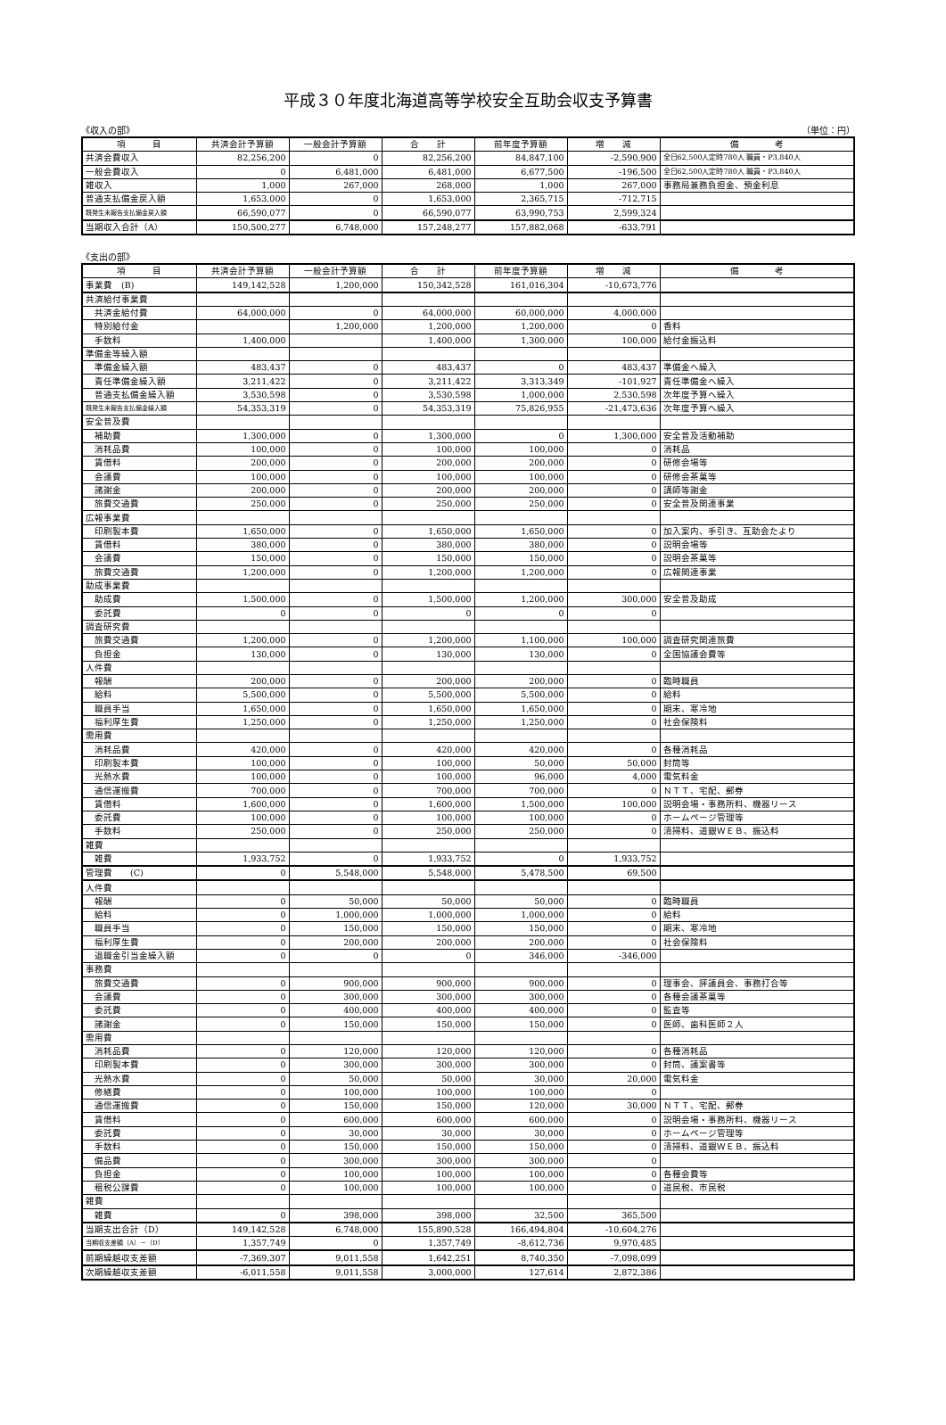平成３０年度北海道高等学校安全互助会収支予算書
《収入の部》 （単位：円）
| 項 目 | 共済会計予算額 | 一般会計予算額 | 合 計 | 前年度予算額 | 増 減 | 備 考 |
| --- | --- | --- | --- | --- | --- | --- |
| 共済会費収入 | 82,256,200 | 0 | 82,256,200 | 84,847,100 | -2,590,900 | 全日62,500人定時780人 職員・P3,840人 |
| 一般会費収入 | 0 | 6,481,000 | 6,481,000 | 6,677,500 | -196,500 | 全日62,500人定時780人 職員・P3,840人 |
| 雑収入 | 1,000 | 267,000 | 268,000 | 1,000 | 267,000 | 事務局兼務負担金、預金利息 |
| 普通支払備金戻入額 | 1,653,000 | 0 | 1,653,000 | 2,365,715 | -712,715 | |
| 既発生未報告支払備金戻入額 | 66,590,077 | 0 | 66,590,077 | 63,990,753 | 2,599,324 | |
| 当期収入合計（A） | 150,500,277 | 6,748,000 | 157,248,277 | 157,882,068 | -633,791 | |
《支出の部》
| 項 目 | 共済会計予算額 | 一般会計予算額 | 合 計 | 前年度予算額 | 増 減 | 備 考 |
| --- | --- | --- | --- | --- | --- | --- |
| 事業費 (B) | 149,142,528 | 1,200,000 | 150,342,528 | 161,016,304 | -10,673,776 | |
| 共済給付事業費 | | | | | | |
| 共済金給付費 | 64,000,000 | 0 | 64,000,000 | 60,000,000 | 4,000,000 | |
| 特別給付金 | | 1,200,000 | 1,200,000 | 1,200,000 | 0 | 香料 |
| 手数料 | 1,400,000 | | 1,400,000 | 1,300,000 | 100,000 | 給付金振込料 |
| 準備金等繰入額 | | | | | | |
| 準備金繰入額 | 483,437 | 0 | 483,437 | 0 | 483,437 | 準備金へ繰入 |
| 責任準備金繰入額 | 3,211,422 | 0 | 3,211,422 | 3,313,349 | -101,927 | 責任準備金へ繰入 |
| 普通支払備金繰入額 | 3,530,598 | 0 | 3,530,598 | 1,000,000 | 2,530,598 | 次年度予算へ繰入 |
| 既発生未報告支払備金繰入額 | 54,353,319 | 0 | 54,353,319 | 75,826,955 | -21,473,636 | 次年度予算へ繰入 |
| 安全普及費 | | | | | | |
| 補助費 | 1,300,000 | 0 | 1,300,000 | 0 | 1,300,000 | 安全普及活動補助 |
| 消耗品費 | 100,000 | 0 | 100,000 | 100,000 | 0 | 消耗品 |
| 賃借料 | 200,000 | 0 | 200,000 | 200,000 | 0 | 研修会場等 |
| 会議費 | 100,000 | 0 | 100,000 | 100,000 | 0 | 研修会茶菓等 |
| 諸謝金 | 200,000 | 0 | 200,000 | 200,000 | 0 | 講師等謝金 |
| 旅費交通費 | 250,000 | 0 | 250,000 | 250,000 | 0 | 安全普及関連事業 |
| 広報事業費 | | | | | | |
| 印刷製本費 | 1,650,000 | 0 | 1,650,000 | 1,650,000 | 0 | 加入案内、手引き、互助会たより |
| 賃借料 | 380,000 | 0 | 380,000 | 380,000 | 0 | 説明会場等 |
| 会議費 | 150,000 | 0 | 150,000 | 150,000 | 0 | 説明会茶菓等 |
| 旅費交通費 | 1,200,000 | 0 | 1,200,000 | 1,200,000 | 0 | 広報関連事業 |
| 助成事業費 | | | | | | |
| 助成費 | 1,500,000 | 0 | 1,500,000 | 1,200,000 | 300,000 | 安全普及助成 |
| 委託費 | 0 | 0 | 0 | 0 | 0 | |
| 調査研究費 | | | | | | |
| 旅費交通費 | 1,200,000 | 0 | 1,200,000 | 1,100,000 | 100,000 | 調査研究関連旅費 |
| 負担金 | 130,000 | 0 | 130,000 | 130,000 | 0 | 全国協議会費等 |
| 人件費 | | | | | | |
| 報酬 | 200,000 | 0 | 200,000 | 200,000 | 0 | 臨時職員 |
| 給料 | 5,500,000 | 0 | 5,500,000 | 5,500,000 | 0 | 給料 |
| 職員手当 | 1,650,000 | 0 | 1,650,000 | 1,650,000 | 0 | 期末、寒冷地 |
| 福利厚生費 | 1,250,000 | 0 | 1,250,000 | 1,250,000 | 0 | 社会保険料 |
| 需用費 | | | | | | |
| 消耗品費 | 420,000 | 0 | 420,000 | 420,000 | 0 | 各種消耗品 |
| 印刷製本費 | 100,000 | 0 | 100,000 | 50,000 | 50,000 | 封筒等 |
| 光熱水費 | 100,000 | 0 | 100,000 | 96,000 | 4,000 | 電気料金 |
| 通信運搬費 | 700,000 | 0 | 700,000 | 700,000 | 0 | ＮＴＴ、宅配、郵券 |
| 賃借料 | 1,600,000 | 0 | 1,600,000 | 1,500,000 | 100,000 | 説明会場・事務所料、機器リース |
| 委託費 | 100,000 | 0 | 100,000 | 100,000 | 0 | ホームページ管理等 |
| 手数料 | 250,000 | 0 | 250,000 | 250,000 | 0 | 清掃料、道銀ＷＥＢ、振込料 |
| 雑費 | | | | | | |
| 雑費 | 1,933,752 | 0 | 1,933,752 | 0 | 1,933,752 | |
| 管理費 (C) | 0 | 5,548,000 | 5,548,000 | 5,478,500 | 69,500 | |
| 人件費 | | | | | | |
| 報酬 | 0 | 50,000 | 50,000 | 50,000 | 0 | 臨時職員 |
| 給料 | 0 | 1,000,000 | 1,000,000 | 1,000,000 | 0 | 給料 |
| 職員手当 | 0 | 150,000 | 150,000 | 150,000 | 0 | 期末、寒冷地 |
| 福利厚生費 | 0 | 200,000 | 200,000 | 200,000 | 0 | 社会保険料 |
| 退職金引当金繰入額 | 0 | 0 | 0 | 346,000 | -346,000 | |
| 事務費 | | | | | | |
| 旅費交通費 | 0 | 900,000 | 900,000 | 900,000 | 0 | 理事会、評議員会、事務打合等 |
| 会議費 | 0 | 300,000 | 300,000 | 300,000 | 0 | 各種会議茶菓等 |
| 委託費 | 0 | 400,000 | 400,000 | 400,000 | 0 | 監査等 |
| 諸謝金 | 0 | 150,000 | 150,000 | 150,000 | 0 | 医師、歯科医師２人 |
| 需用費 | | | | | | |
| 消耗品費 | 0 | 120,000 | 120,000 | 120,000 | 0 | 各種消耗品 |
| 印刷製本費 | 0 | 300,000 | 300,000 | 300,000 | 0 | 封筒、議案書等 |
| 光熱水費 | 0 | 50,000 | 50,000 | 30,000 | 20,000 | 電気料金 |
| 修繕費 | 0 | 100,000 | 100,000 | 100,000 | 0 | |
| 通信運搬費 | 0 | 150,000 | 150,000 | 120,000 | 30,000 | ＮＴＴ、宅配、郵券 |
| 賃借料 | 0 | 600,000 | 600,000 | 600,000 | 0 | 説明会場・事務所料、機器リース |
| 委託費 | 0 | 30,000 | 30,000 | 30,000 | 0 | ホームページ管理等 |
| 手数料 | 0 | 150,000 | 150,000 | 150,000 | 0 | 清掃料、道銀ＷＥＢ、振込料 |
| 備品費 | 0 | 300,000 | 300,000 | 300,000 | 0 | |
| 負担金 | 0 | 100,000 | 100,000 | 100,000 | 0 | 各種会費等 |
| 租税公課費 | 0 | 100,000 | 100,000 | 100,000 | 0 | 道民税、市民税 |
| 雑費 | | | | | | |
| 雑費 | 0 | 398,000 | 398,000 | 32,500 | 365,500 | |
| 当期支出合計（D） | 149,142,528 | 6,748,000 | 155,890,528 | 166,494,804 | -10,604,276 | |
| 当期収支差額（A）－（D） | 1,357,749 | 0 | 1,357,749 | -8,612,736 | 9,970,485 | |
| 前期繰越収支差額 | -7,369,307 | 9,011,558 | 1,642,251 | 8,740,350 | -7,098,099 | |
| 次期繰越収支差額 | -6,011,558 | 9,011,558 | 3,000,000 | 127,614 | 2,872,386 | |